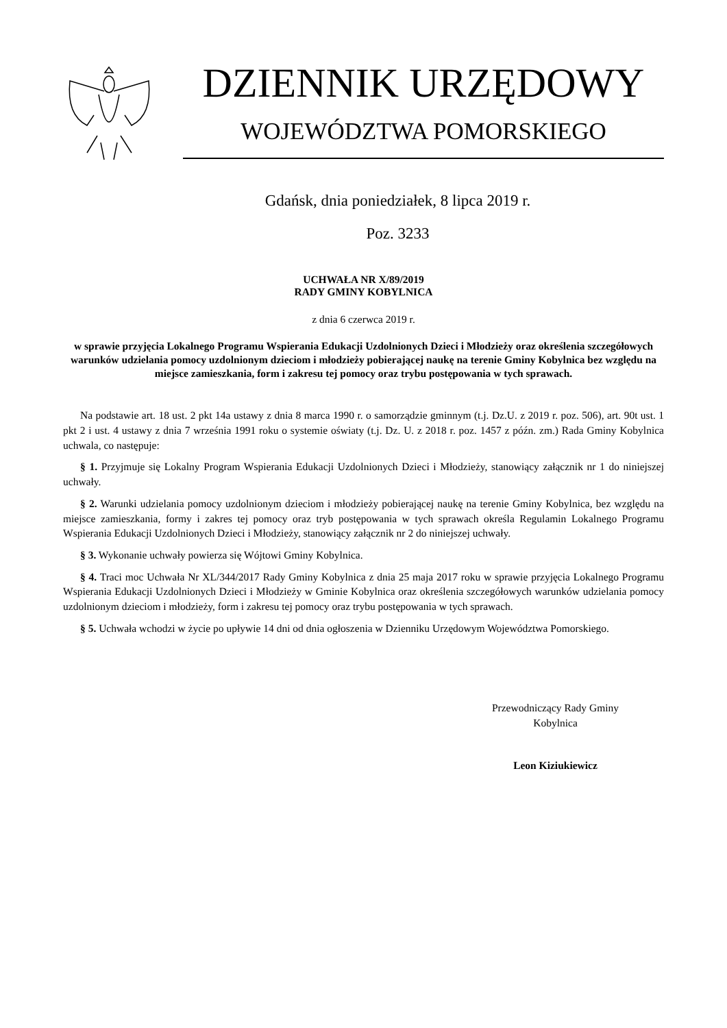DZIENNIK URZĘDOWY
WOJEWÓDZTWA POMORSKIEGO
Gdańsk, dnia poniedziałek, 8 lipca 2019 r.
Poz. 3233
UCHWAŁA NR X/89/2019
RADY GMINY KOBYLNICA
z dnia 6 czerwca 2019 r.
w sprawie przyjęcia Lokalnego Programu Wspierania Edukacji Uzdolnionych Dzieci i Młodzieży oraz określenia szczegółowych warunków udzielania pomocy uzdolnionym dzieciom i młodzieży pobierającej naukę na terenie Gminy Kobylnica bez względu na miejsce zamieszkania, form i zakresu tej pomocy oraz trybu postępowania w tych sprawach.
Na podstawie art. 18 ust. 2 pkt 14a ustawy z dnia 8 marca 1990 r. o samorządzie gminnym (t.j. Dz.U. z 2019 r. poz. 506), art. 90t ust. 1 pkt 2 i ust. 4 ustawy z dnia 7 września 1991 roku o systemie oświaty (t.j. Dz. U. z 2018 r. poz. 1457 z późn. zm.) Rada Gminy Kobylnica uchwala, co następuje:
§ 1. Przyjmuje się Lokalny Program Wspierania Edukacji Uzdolnionych Dzieci i Młodzieży, stanowiący załącznik nr 1 do niniejszej uchwały.
§ 2. Warunki udzielania pomocy uzdolnionym dzieciom i młodzieży pobierającej naukę na terenie Gminy Kobylnica, bez względu na miejsce zamieszkania, formy i zakres tej pomocy oraz tryb postępowania w tych sprawach określa Regulamin Lokalnego Programu Wspierania Edukacji Uzdolnionych Dzieci i Młodzieży, stanowiący załącznik nr 2 do niniejszej uchwały.
§ 3. Wykonanie uchwały powierza się Wójtowi Gminy Kobylnica.
§ 4. Traci moc Uchwała Nr XL/344/2017 Rady Gminy Kobylnica z dnia 25 maja 2017 roku w sprawie przyjęcia Lokalnego Programu Wspierania Edukacji Uzdolnionych Dzieci i Młodzieży w Gminie Kobylnica oraz określenia szczegółowych warunków udzielania pomocy uzdolnionym dzieciom i młodzieży, form i zakresu tej pomocy oraz trybu postępowania w tych sprawach.
§ 5. Uchwała wchodzi w życie po upływie 14 dni od dnia ogłoszenia w Dzienniku Urzędowym Województwa Pomorskiego.
Przewodniczący Rady Gminy
Kobylnica
Leon Kiziukiewicz